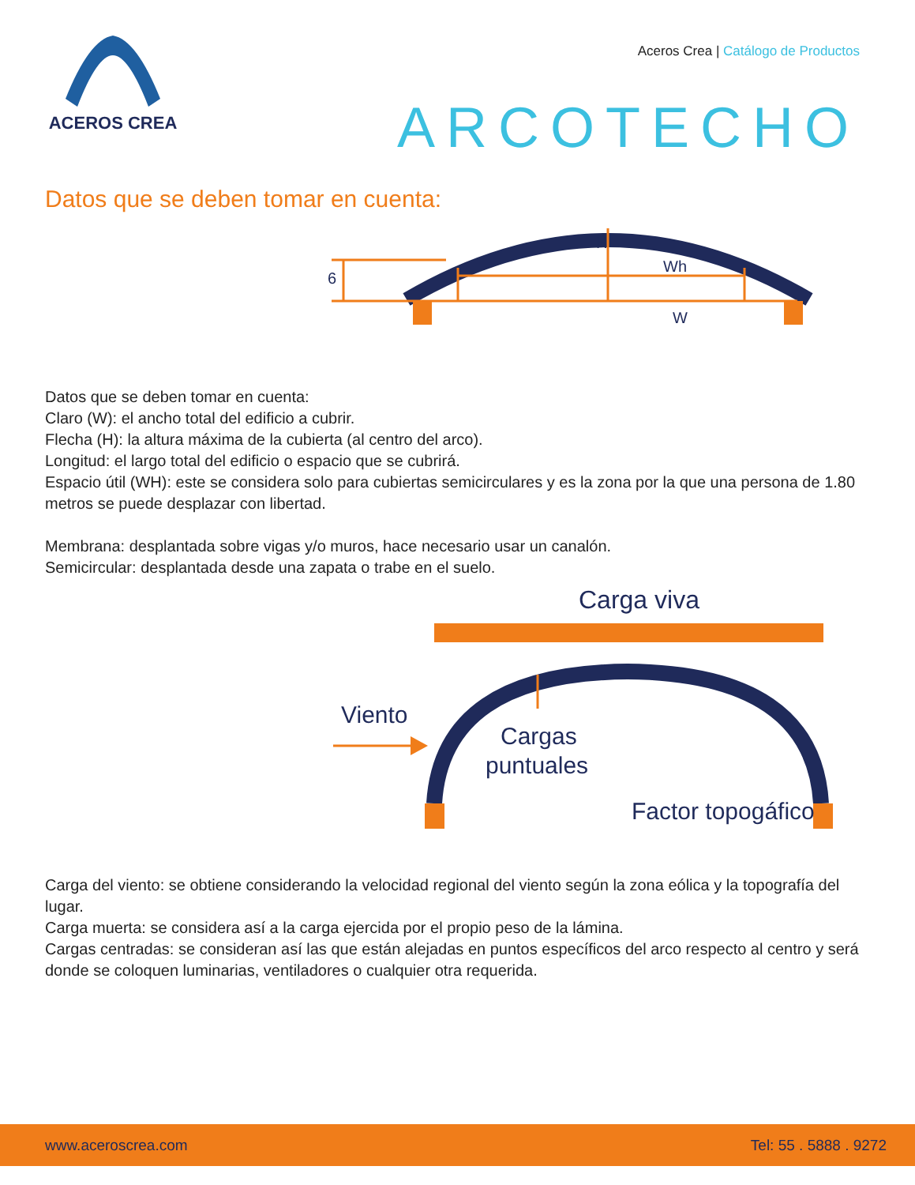ACEROS CREA
Aceros Crea | Catálogo de Productos
ARCOTECHO
Datos que se deben tomar en cuenta:
6
H
Wh
W
Datos que se deben tomar en cuenta:
Claro (W): el ancho total del edificio a cubrir.
Flecha (H): la altura máxima de la cubierta (al centro del arco).
Longitud: el largo total del edificio o espacio que se cubrirá.
Espacio útil (WH): este se considera solo para cubiertas semicirculares y es la zona por la que una persona de 1.80 metros se puede desplazar con libertad.
Membrana: desplantada sobre vigas y/o muros, hace necesario usar un canalón.
Semicircular: desplantada desde una zapata o trabe en el suelo.
Carga viva
Viento
Cargas
puntuales
Factor topogáfico
Carga del viento: se obtiene considerando la velocidad regional del viento según la zona eólica y la topografía del lugar.
Carga muerta: se considera así a la carga ejercida por el propio peso de la lámina.
Cargas centradas: se consideran así las que están alejadas en puntos específicos del arco respecto al centro y será donde se coloquen luminarias, ventiladores o cualquier otra requerida.
www.aceroscrea.com Tel: 55 . 5888 . 9272